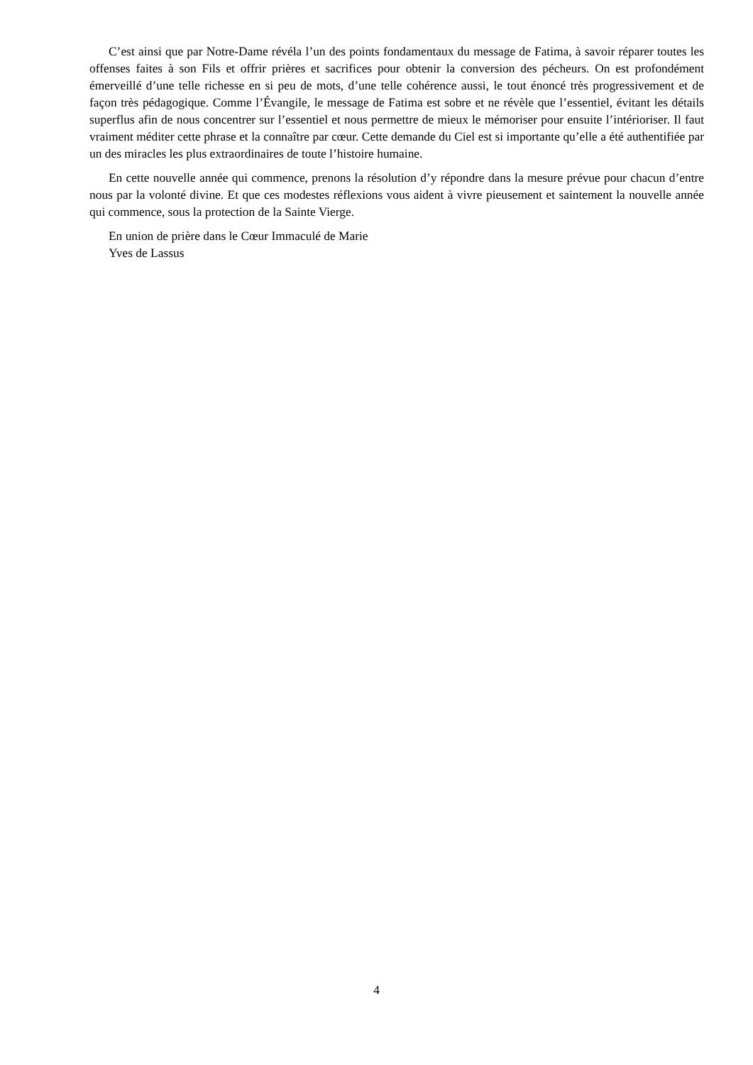C’est ainsi que par Notre-Dame révéla l’un des points fondamentaux du message de Fatima, à savoir réparer toutes les offenses faites à son Fils et offrir prières et sacrifices pour obtenir la conversion des pécheurs. On est profondément émerveillé d’une telle richesse en si peu de mots, d’une telle cohérence aussi, le tout énoncé très progressivement et de façon très pédagogique. Comme l’Évangile, le message de Fatima est sobre et ne révèle que l’essentiel, évitant les détails superflus afin de nous concentrer sur l’essentiel et nous permettre de mieux le mémoriser pour ensuite l’intérioriser. Il faut vraiment méditer cette phrase et la connaître par cœur. Cette demande du Ciel est si importante qu’elle a été authentifiée par un des miracles les plus extraordinaires de toute l’histoire humaine.
En cette nouvelle année qui commence, prenons la résolution d’y répondre dans la mesure prévue pour chacun d’entre nous par la volonté divine. Et que ces modestes réflexions vous aident à vivre pieusement et saintement la nouvelle année qui commence, sous la protection de la Sainte Vierge.
En union de prière dans le Cœur Immaculé de Marie
Yves de Lassus
4